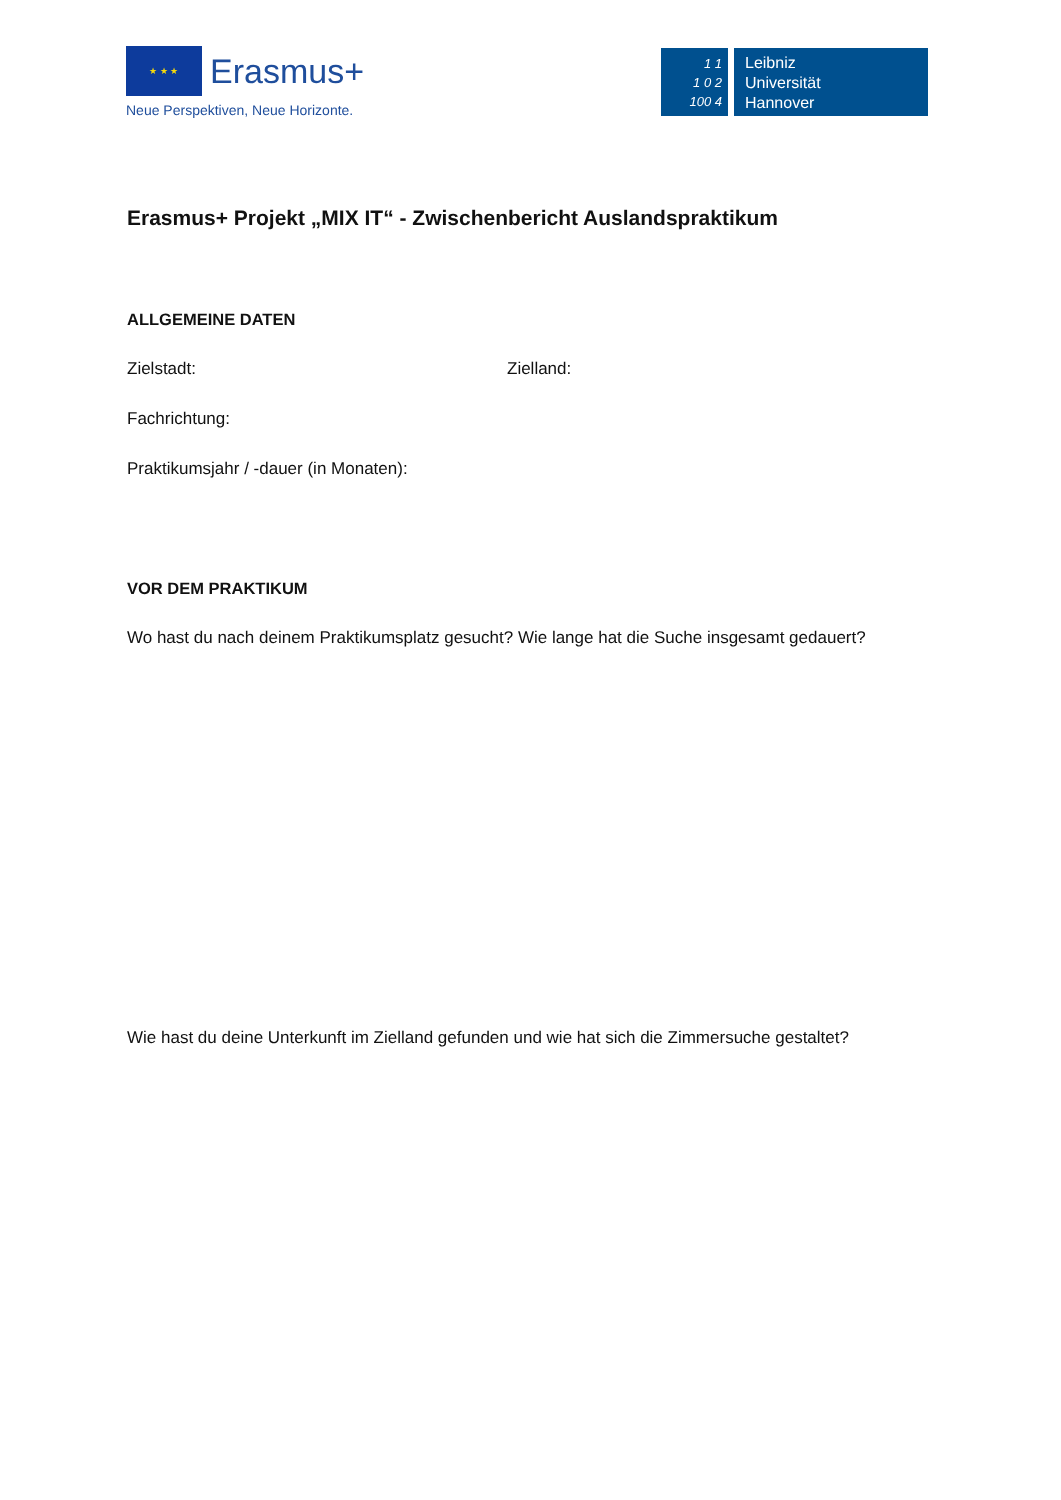★ ★ ★
Erasmus+
Neue Perspektiven, Neue Horizonte.
1 1
1 0 2
100 4
Leibniz
Universität
Hannover
Erasmus+ Projekt „MIX IT“ - Zwischenbericht Auslandspraktikum
ALLGEMEINE DATEN
Zielstadt: Zielland:
Fachrichtung:
Praktikumsjahr / -dauer (in Monaten):
VOR DEM PRAKTIKUM
Wo hast du nach deinem Praktikumsplatz gesucht? Wie lange hat die Suche insgesamt gedauert?
Wie hast du deine Unterkunft im Zielland gefunden und wie hat sich die Zimmersuche gestaltet?